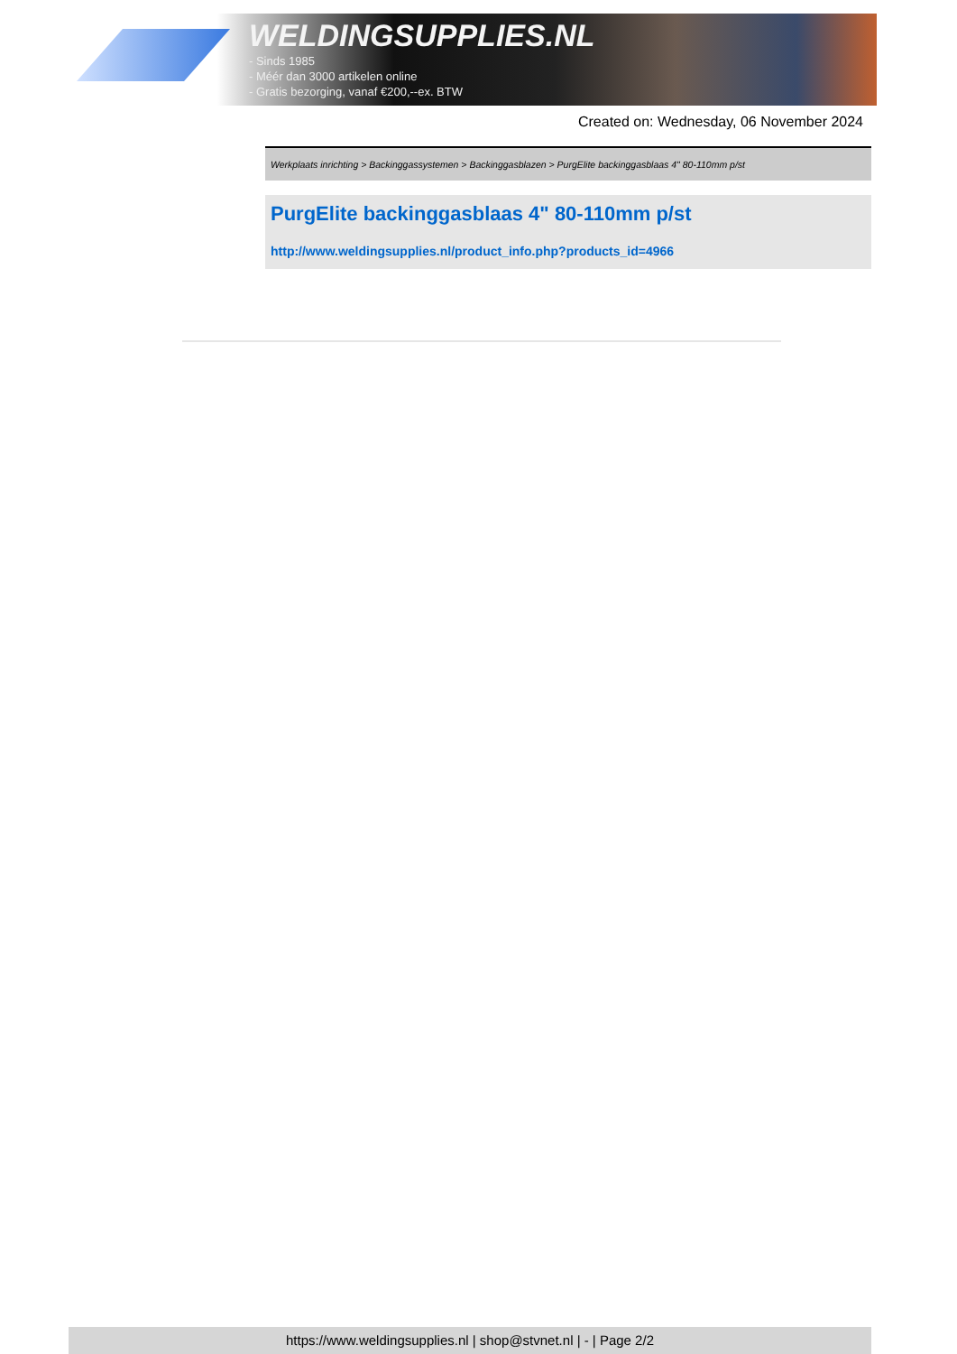WELDINGSUPPLIES.NL
- Sinds 1985
- Méér dan 3000 artikelen online
- Gratis bezorging, vanaf €200,--ex. BTW
Created on: Wednesday, 06 November 2024
Werkplaats inrichting > Backinggassystemen > Backinggasblazen > PurgElite backinggasblaas 4" 80-110mm p/st
PurgElite backinggasblaas 4" 80-110mm p/st
http://www.weldingsupplies.nl/product_info.php?products_id=4966
https://www.weldingsupplies.nl | shop@stvnet.nl | - | Page 2/2